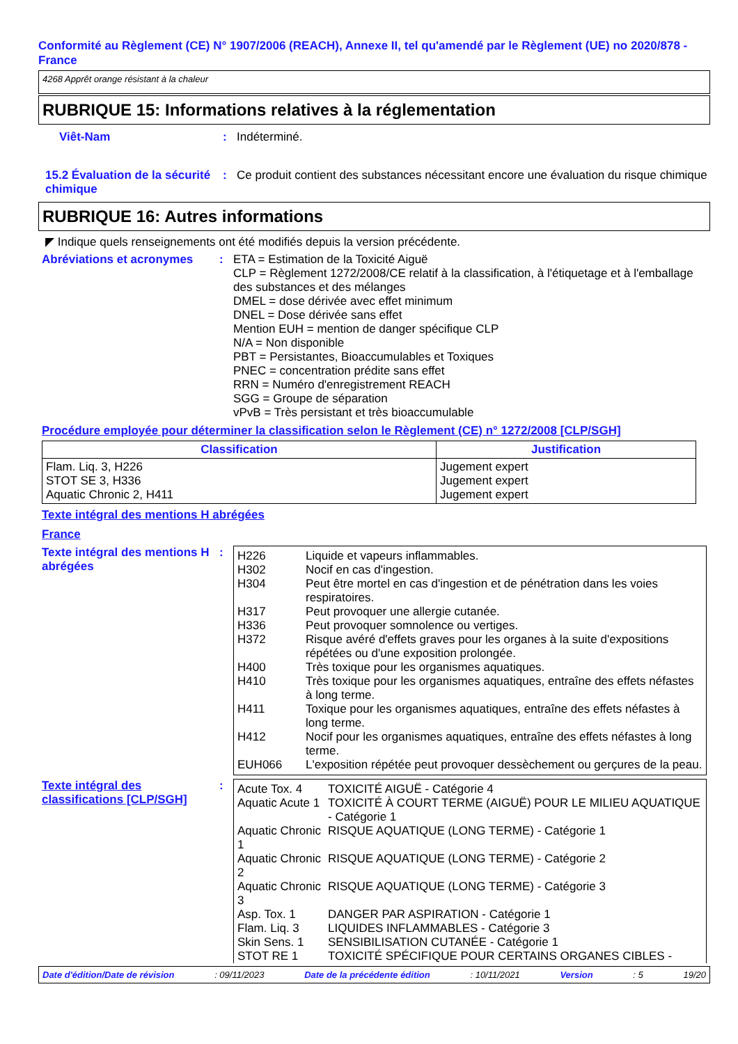Conformité au Règlement (CE) N° 1907/2006 (REACH), Annexe II, tel qu'amendé par le Règlement (UE) no 2020/878 - France
4268 Apprêt orange résistant à la chaleur
RUBRIQUE 15: Informations relatives à la réglementation
Viêt-Nam : Indéterminé.
15.2 Évaluation de la sécurité chimique
: Ce produit contient des substances nécessitant encore une évaluation du risque chimique
RUBRIQUE 16: Autres informations
◤ Indique quels renseignements ont été modifiés depuis la version précédente.
Abréviations et acronymes : ETA = Estimation de la Toxicité Aiguë
CLP = Règlement 1272/2008/CE relatif à la classification, à l'étiquetage et à l'emballage des substances et des mélanges
DMEL = dose dérivée avec effet minimum
DNEL = Dose dérivée sans effet
Mention EUH = mention de danger spécifique CLP
N/A = Non disponible
PBT = Persistantes, Bioaccumulables et Toxiques
PNEC = concentration prédite sans effet
RRN = Numéro d'enregistrement REACH
SGG = Groupe de séparation
vPvB = Très persistant et très bioaccumulable
Procédure employée pour déterminer la classification selon le Règlement (CE) n° 1272/2008 [CLP/SGH]
| Classification | Justification |
| --- | --- |
| Flam. Liq. 3, H226 STOT SE 3, H336 Aquatic Chronic 2, H411 | Jugement expert Jugement expert Jugement expert |
Texte intégral des mentions H abrégées
France
Texte intégral des mentions H abrégées
:
| H226 | Liquide et vapeurs inflammables. |
| H302 | Nocif en cas d'ingestion. |
| H304 | Peut être mortel en cas d'ingestion et de pénétration dans les voies respiratoires. |
| H317 | Peut provoquer une allergie cutanée. |
| H336 | Peut provoquer somnolence ou vertiges. |
| H372 | Risque avéré d'effets graves pour les organes à la suite d'expositions répétées ou d'une exposition prolongée. |
| H400 | Très toxique pour les organismes aquatiques. |
| H410 | Très toxique pour les organismes aquatiques, entraîne des effets néfastes à long terme. |
| H411 | Toxique pour les organismes aquatiques, entraîne des effets néfastes à long terme. |
| H412 | Nocif pour les organismes aquatiques, entraîne des effets néfastes à long terme. |
| EUH066 | L'exposition répétée peut provoquer dessèchement ou gerçures de la peau. |
Texte intégral des classifications [CLP/SGH]
:
| Acute Tox. 4 | TOXICITÉ AIGUË - Catégorie 4 |
| Aquatic Acute 1 | TOXICITÉ À COURT TERME (AIGUË) POUR LE MILIEU AQUATIQUE - Catégorie 1 |
| Aquatic Chronic 1 | RISQUE AQUATIQUE (LONG TERME) - Catégorie 1 |
| Aquatic Chronic 2 | RISQUE AQUATIQUE (LONG TERME) - Catégorie 2 |
| Aquatic Chronic 3 | RISQUE AQUATIQUE (LONG TERME) - Catégorie 3 |
| Asp. Tox. 1 | DANGER PAR ASPIRATION - Catégorie 1 |
| Flam. Liq. 3 | LIQUIDES INFLAMMABLES - Catégorie 3 |
| Skin Sens. 1 | SENSIBILISATION CUTANÉE - Catégorie 1 |
| STOT RE 1 | TOXICITÉ SPÉCIFIQUE POUR CERTAINS ORGANES CIBLES - |
Date d'édition/Date de révision: 09/11/2023 Date de la précédente édition: 10/11/2021 Version: 5 19/20